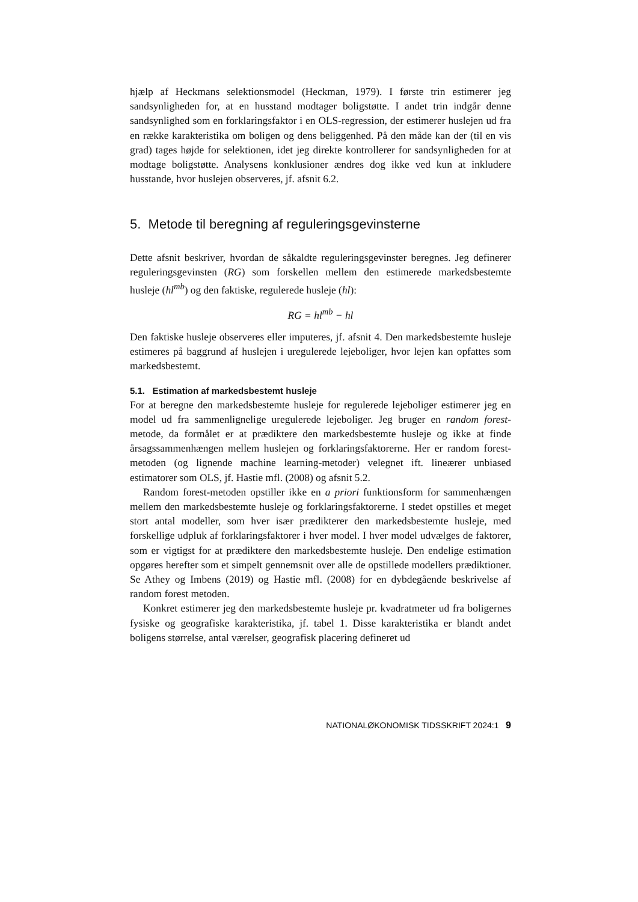hjælp af Heckmans selektionsmodel (Heckman, 1979). I første trin estimerer jeg sandsynligheden for, at en husstand modtager boligstøtte. I andet trin indgår denne sandsynlighed som en forklaringsfaktor i en OLS-regression, der estimerer huslejen ud fra en række karakteristika om boligen og dens beliggenhed. På den måde kan der (til en vis grad) tages højde for selektionen, idet jeg direkte kontrollerer for sandsynligheden for at modtage boligstøtte. Analysens konklusioner ændres dog ikke ved kun at inkludere husstande, hvor huslejen observeres, jf. afsnit 6.2.
5. Metode til beregning af reguleringsgevinsterne
Dette afsnit beskriver, hvordan de såkaldte reguleringsgevinster beregnes. Jeg definerer reguleringsgevinsten (RG) som forskellen mellem den estimerede markedsbestemte husleje (hl<sup>mb</sup>) og den faktiske, regulerede husleje (hl):
RG = hl<sup>mb</sup> − hl
Den faktiske husleje observeres eller imputeres, jf. afsnit 4. Den markedsbestemte husleje estimeres på baggrund af huslejen i uregulerede lejeboliger, hvor lejen kan opfattes som markedsbestemt.
5.1. Estimation af markedsbestemt husleje
For at beregne den markedsbestemte husleje for regulerede lejeboliger estimerer jeg en model ud fra sammenlignelige uregulerede lejeboliger. Jeg bruger en random forest-metode, da formålet er at prædiktere den markedsbestemte husleje og ikke at finde årsagssammenhængen mellem huslejen og forklaringsfaktorerne. Her er random forest-metoden (og lignende machine learning-metoder) velegnet ift. lineærer unbiased estimatorer som OLS, jf. Hastie mfl. (2008) og afsnit 5.2.
Random forest-metoden opstiller ikke en a priori funktionsform for sammenhængen mellem den markedsbestemte husleje og forklaringsfaktorerne. I stedet opstilles et meget stort antal modeller, som hver især prædikterer den markedsbestemte husleje, med forskellige udpluk af forklaringsfaktorer i hver model. I hver model udvælges de faktorer, som er vigtigst for at prædiktere den markedsbestemte husleje. Den endelige estimation opgøres herefter som et simpelt gennemsnit over alle de opstillede modellers prædiktioner. Se Athey og Imbens (2019) og Hastie mfl. (2008) for en dybdegående beskrivelse af random forest metoden.
Konkret estimerer jeg den markedsbestemte husleje pr. kvadratmeter ud fra boligernes fysiske og geografiske karakteristika, jf. tabel 1. Disse karakteristika er blandt andet boligens størrelse, antal værelser, geografisk placering defineret ud
NATIONALØKONOMISK TIDSSKRIFT 2024:1 9